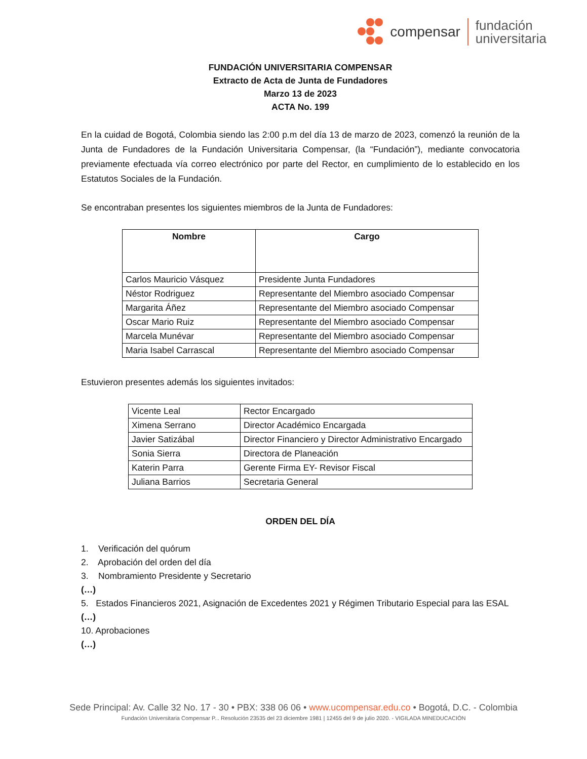compensar
fundación
universitaria
FUNDACIÓN UNIVERSITARIA COMPENSAR
Extracto de Acta de Junta de Fundadores
Marzo 13 de 2023
ACTA No. 199
En la cuidad de Bogotá, Colombia siendo las 2:00 p.m del día 13 de marzo de 2023, comenzó la reunión de la Junta de Fundadores de la Fundación Universitaria Compensar, (la “Fundación”), mediante convocatoria previamente efectuada vía correo electrónico por parte del Rector, en cumplimiento de lo establecido en los Estatutos Sociales de la Fundación.
Se encontraban presentes los siguientes miembros de la Junta de Fundadores:
| Nombre | Cargo |
| --- | --- |
| Carlos Mauricio Vásquez | Presidente Junta Fundadores |
| Néstor Rodriguez | Representante del Miembro asociado Compensar |
| Margarita Áñez | Representante del Miembro asociado Compensar |
| Oscar Mario Ruiz | Representante del Miembro asociado Compensar |
| Marcela Munévar | Representante del Miembro asociado Compensar |
| Maria Isabel Carrascal | Representante del Miembro asociado Compensar |
Estuvieron presentes además los siguientes invitados:
| Vicente Leal | Rector Encargado |
| Ximena Serrano | Director Académico Encargada |
| Javier Satizábal | Director Financiero y Director Administrativo Encargado |
| Sonia Sierra | Directora de Planeación |
| Katerin Parra | Gerente Firma EY- Revisor Fiscal |
| Juliana Barrios | Secretaria General |
ORDEN DEL DÍA
1. Verificación del quórum
2. Aprobación del orden del día
3. Nombramiento Presidente y Secretario
(…)
5. Estados Financieros 2021, Asignación de Excedentes 2021 y Régimen Tributario Especial para las ESAL
(…)
10. Aprobaciones
(…)
Sede Principal: Av. Calle 32 No. 17 - 30 • PBX: 338 06 06 • www.ucompensar.edu.co • Bogotá, D.C. - Colombia
Fundación Universitaria Compensar P... Resolución 23535 del 23 diciembre 1981 | 12455 del 9 de julio 2020. - VIGILADA MINEDUCACIÓN